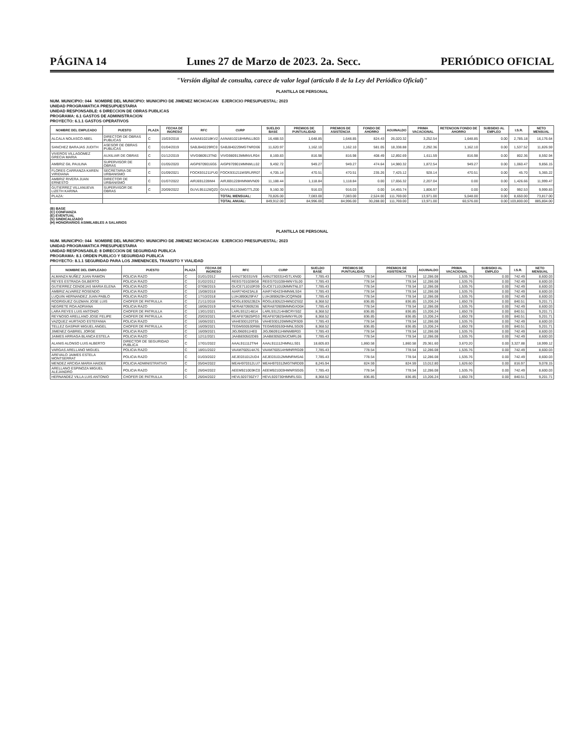PÁGINA 14 Lunes 27 de Marzo de 2023. 2a. Secc. PERIÓDICO OFICIAL
"Versión digital de consulta, carece de valor legal (artículo 8 de la Ley del Periódico Oficial)"
PLANTILLA DE PERSONAL
NUM. MUNICIPIO: 044 NOMBRE DEL MUNICIPIO: MUNICIPIO DE JIMENEZ MICHOACAN EJERCICIO PRESUPUESTAL: 2023
UNIDAD PROGRAMATICA PRESUPUESTARIA
UNIDAD RESPONSABLE: 6 DIRECCION DE OBRAS PUBLICAS
PROGRAMA: 6.1 GASTOS DE ADMINISTRACION
PROYECTO: 6.1.1 GASTOS OPERATIVOS
| NOMBRE DEL EMPLEADO | PUESTO | PLAZA | FECHA DE INGRESO | RFC | CURP | SUELDO BASE | PREMIOS DE PUNTUALIDAD | PREMIOS DE ASISTENCIA | FONDO DE AHORRO | AGUINALDO | PRIMA VACACIONAL | RETENCION FONDO DE AHORRO | SUBSIDIO AL EMPLEO | I.S.R. | NETO MENSUAL |
| --- | --- | --- | --- | --- | --- | --- | --- | --- | --- | --- | --- | --- | --- | --- | --- |
| ALCALA NOLASCO ABEL | DIRECTOR DE OBRAS PUBLICAS | C | 15/03/2018 | AANA810218KV2 | AANA810218HMNLLB03 | 16,488.53 | 1,648.85 | 1,648.85 | 824.43 | 26,020.32 | 3,252.54 | 1,648.85 | 0.00 | 2,785.18 | 16,176.64 |
| SANCHEZ BARAJAS JUDITH | ASESOR DE OBRAS PUBLICAS | C | 01/04/2019 | SABJ840229RC0 | SABJ840229MGTNRD06 | 11,620.97 | 1,162.10 | 1,162.10 | 581.05 | 18,338.88 | 2,292.36 | 1,162.10 | 0.00 | 1,537.52 | 11,826.59 |
| VIVEROS VILLAGOMEZ GRECIA MARIA | AUXILIAR DE OBRAS | C | 01/12/2019 | VIVG980913TN0 | VIVG980913MMNVLR04 | 8,169.83 | 816.98 | 816.98 | 408.49 | 12,892.69 | 1,611.59 | 816.98 | 0.00 | 802.36 | 8,592.94 |
| AMBRIZ GIL PAULINA | SUPERVISOR DE OBRAS | C | 01/05/2020 | AIGP8709016G5 | AIGP870901MMNMLL02 | 9,492.72 | 949.27 | 949.27 | 474.64 | 14,980.32 | 1,872.54 | 949.27 | 0.00 | 1,060.47 | 9,856.15 |
| FLORES CARRANZA KAREN VIRIDIANA | SECRETARIA DE URBANISMO | C | 01/09/2021 | FOCK931211FU0 | FOCK931211MSRLRR07 | 4,705.14 | 470.51 | 470.51 | 235.26 | 7,425.12 | 928.14 | 470.51 | 0.00 | 45.70 | 5,365.22 |
| AMBRIZ RIVERA JUAN ERNESTO | DIRECTOR DE URBANISMO | C | 01/07/2022 | AIRJ691228IM4 | AIRJ691228HMNMVN09 | 11,188.44 | 1,118.84 | 1,118.84 | 0.00 | 17,656.32 | 2,207.04 | 0.00 | 0.00 | 1,426.66 | 11,999.47 |
| GUTIERREZ VILLANUEVA LIZETH KARINA | SUPERVISOR DE OBRAS | C | 20/09/2022 | GUVL951126QZ0 | GUVL951126MGTTLZ00 | 9,160.30 | 916.03 | 916.03 | 0.00 | 14,455.74 | 1,806.97 | 0.00 | 0.00 | 992.53 | 9,999.83 |
| PLAZA: | | | | | TOTAL MENSUAL: | 70,826.00 | 7,083.00 | 7,083.00 | 2,524.00 | 111,769.00 | 13,971.00 | 5,048.00 | 0.00 | 8,650.00 | 73,817.00 |
| | | | | | TOTAL ANUAL: | 849,912.00 | 84,996.00 | 84,996.00 | 30,288.00 | 111,769.00 | 13,971.00 | 60,576.00 | 0.00 | 103,800.00 | 885,804.00 |
(B) BASE
(C) CONFIANZA
(E) EVENTUAL
(S) SINDICALIZADO
(H) HONORARIOS ASIMILABLES A SALARIOS
PLANTILLA DE PERSONAL
NUM. MUNICIPIO: 044 NOMBRE DEL MUNICIPIO: MUNICIPIO DE JIMENEZ MICHOACAN EJERCICIO PRESUPUESTAL: 2023
UNIDAD PROGRAMATICA PRESUPUESTARIA
UNIDAD RESPONSABLE: 8 DIRECCION DE SEGURIDAD PUBLICA
PROGRAMA: 8.1 ORDEN PUBLICO Y SEGURIDAD PUBLICA
PROYECTO: 8.1.1 SEGURIDAD PARA LOS JIMENENCES, TRANSITO Y VIALIDAD
| NOMBRE DEL EMPLEADO | PUESTO | PLAZA | FECHA DE INGRESO | RFC | CURP | SUELDO BASE | PREMIOS DE PUNTUALIDAD | PREMIOS DE ASISTENCIA | AGUINALDO | PRIMA VACACIONAL | SUBSIDIO AL EMPLEO | I.S.R. | NETO MENSUAL |
| --- | --- | --- | --- | --- | --- | --- | --- | --- | --- | --- | --- | --- | --- |
| ALMANZA NUÑEZ JUAN RAMON | POLICIA RAZO | C | 01/01/2012 | AANJ730331IV8 | AANJ730331HGTLXN00 | 7,785.43 | 778.54 | 778.54 | 12,286.08 | 1,535.76 | 0.00 | 742.49 | 8,600.03 |
| REYES ESTRADA GILBERTO | POLICIA RAZO | C | 01/02/2012 | REEG701028IG8 | REEG701028HMNYSL00 | 7,785.43 | 778.54 | 778.54 | 12,286.08 | 1,535.76 | 0.00 | 742.49 | 8,600.03 |
| GUTIERREZ CENDEJAS MARIA ELENA | POLICIA RAZO | C | 07/08/2015 | GUCE711010R39 | GUCE711010MMNTNL07 | 7,785.43 | 778.54 | 778.54 | 12,286.08 | 1,535.76 | 0.00 | 742.49 | 8,600.03 |
| AMBRIZ ALVAREZ ROSENDO | POLICIA RAZO | C | 15/08/2018 | AIAR740423AL8 | AIAR740423HMNMLS04 | 7,785.43 | 778.54 | 778.54 | 12,286.08 | 1,535.76 | 0.00 | 742.49 | 8,600.03 |
| LUQUIN HERNANDEZ JUAN PABLO | POLICIA RAZO | C | 17/10/2018 | LUHJ890629FA7 | LUHJ890629HJCQRN08 | 7,785.43 | 778.54 | 778.54 | 12,286.08 | 1,535.76 | 0.00 | 742.49 | 8,600.03 |
| RODRIGUEZ GUZMAN JOSE LUIS | CHOFER DE PATRULLA | C | 21/11/2018 | ROGL830522BZA | ROGL830522HMNDZS02 | 8,368.52 | 836.85 | 836.85 | 13,206.24 | 1,650.78 | 0.00 | 840.51 | 9,201.71 |
| NEGRETE ROA ADRIANA | POLICIA RAZO | C | 18/06/2019 | NERA870909236 | NERA870909MMNGXD04 | 7,785.43 | 778.54 | 778.54 | 12,286.08 | 1,535.76 | 0.00 | 742.49 | 8,600.03 |
| LARA REYES LUIS ANTONIO | CHOFER DE PATRULLA | C | 13/01/2021 | LARL931214814 | LARL931214HBCRYS02 | 8,368.52 | 836.85 | 836.85 | 13,206.24 | 1,650.78 | 0.00 | 840.51 | 9,201.71 |
| REYNOSO ARELLANO JOSE FELIPE | CHOFER DE PATRULLA | C | 20/03/2021 | REAF870825PG3 | REAF870825HMNYRL09 | 8,368.52 | 836.85 | 836.85 | 13,206.24 | 1,650.78 | 0.00 | 840.51 | 9,201.71 |
| VAZQUEZ HURTADO ESTEFANIA | POLICIA RAZO | C | 16/06/2021 | VAHE930120T55 | VAHE930120MMNZRS09 | 7,785.43 | 778.54 | 778.54 | 12,286.08 | 1,535.76 | 0.00 | 742.49 | 8,600.03 |
| TELLEZ GASPAR MIGUEL ANGEL | CHOFER DE PATRULLA | C | 16/09/2021 | TEGM930530R86 | TEGM930530HMNLSG09 | 8,368.52 | 836.85 | 836.85 | 13,206.24 | 1,650.78 | 0.00 | 840.51 | 9,201.71 |
| JIMENEZ GABRIEL JORGE | POLICIA RAZO | C | 16/09/2021 | JIGJ960911HE0 | JIGJ960911HMNMBR03 | 7,785.43 | 778.54 | 778.54 | 12,286.08 | 1,535.76 | 0.00 | 742.49 | 8,600.03 |
| JAIMES ARRIAGA BLANCA ESTELA | POLICIA RAZO | C | 12/11/2021 | JAAB830502D85 | JAAB830502MJCMRL06 | 7,785.43 | 778.54 | 778.54 | 12,286.08 | 1,535.76 | 0.00 | 742.49 | 8,600.03 |
| ALANIS ALONSO LUIS ALBERTO | DIRECTOR DE SEGURIDAD PUBLICA | C | 17/01/2022 | AAAL911112TN4 | AAAL911112HMNLLS01 | 18,605.83 | 1,860.58 | 1,860.58 | 29,361.60 | 3,670.20 | 0.00 | 3,327.88 | 18,999.12 |
| VARGAS ARELLANO MIGUEL | POLICIA RAZO | C | 18/01/2022 | VAAM760514A76 | VAAM760514HMNRRG09 | 7,785.43 | 778.54 | 778.54 | 12,286.08 | 1,535.76 | 0.00 | 742.49 | 8,600.03 |
| AREVALO JAIMES ESTELA MONTSERRAT | POLICIA RAZO | C | 01/03/2022 | AEJE031012UD4 | AEJE031012MMNRMSA6 | 7,785.43 | 778.54 | 778.54 | 12,286.08 | 1,535.76 | 0.00 | 742.49 | 8,600.03 |
| MENDEZ ARCIGA MARIA HAIDEE | POLICIA ADMINISTRATIVO | C | 05/04/2022 | MEAH970312LU7 | MEAH970312MGTNRD09 | 8,245.94 | 824.59 | 824.59 | 13,012.80 | 1,626.60 | 0.00 | 816.97 | 9,078.15 |
| ARELLANO ESPINOZA MIGUEL ALEJANDRO | POLICIA RAZO | C | 26/04/2022 | AEEM921003KC0 | AEEM921003HMNRSG05 | 7,785.43 | 778.54 | 778.54 | 12,286.08 | 1,535.76 | 0.00 | 742.49 | 8,600.03 |
| HERNANDEZ VILLA LUIS ANTONIO | CHOFER DE PATRULLA | C | 26/04/2022 | HEVL920730ZY7 | HEVL920730HMNRLS01 | 8,368.52 | 836.85 | 836.85 | 13,206.24 | 1,650.78 | 0.00 | 840.51 | 9,201.71 |